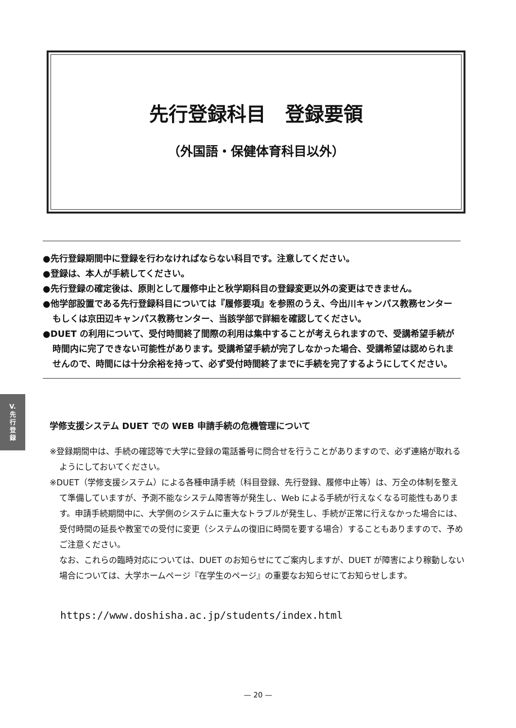先行登録科目　登録要領
（外国語・保健体育科目以外）
●先行登録期間中に登録を行わなければならない科目です。注意してください。
●登録は、本人が手続してください。
●先行登録の確定後は、原則として履修中止と秋学期科目の登録変更以外の変更はできません。
●他学部設置である先行登録科目については『履修要項』を参照のうえ、今出川キャンパス教務センターもしくは京田辺キャンパス教務センター、当該学部で詳細を確認してください。
●DUET の利用について、受付時間終了間際の利用は集中することが考えられますので、受講希望手続が時間内に完了できない可能性があります。受講希望手続が完了しなかった場合、受講希望は認められませんので、時間には十分余裕を持って、必ず受付時間終了までに手続を完了するようにしてください。
V.
先
行
登
録
学修支援システム DUET での WEB 申請手続の危機管理について
※登録期間中は、手続の確認等で大学に登録の電話番号に問合せを行うことがありますので、必ず連絡が取れるようにしておいてください。
※DUET（学修支援システム）による各種申請手続（科目登録、先行登録、履修中止等）は、万全の体制を整えて準備していますが、予測不能なシステム障害等が発生し、Web による手続が行えなくなる可能性もあります。申請手続期間中に、大学側のシステムに重大なトラブルが発生し、手続が正常に行えなかった場合には、受付時間の延長や教室での受付に変更（システムの復旧に時間を要する場合）することもありますので、予めご注意ください。
なお、これらの臨時対応については、DUET のお知らせにてご案内しますが、DUET が障害により稼動しない場合については、大学ホームページ『在学生のページ』の重要なお知らせにてお知らせします。
https://www.doshisha.ac.jp/students/index.html
— 20 —